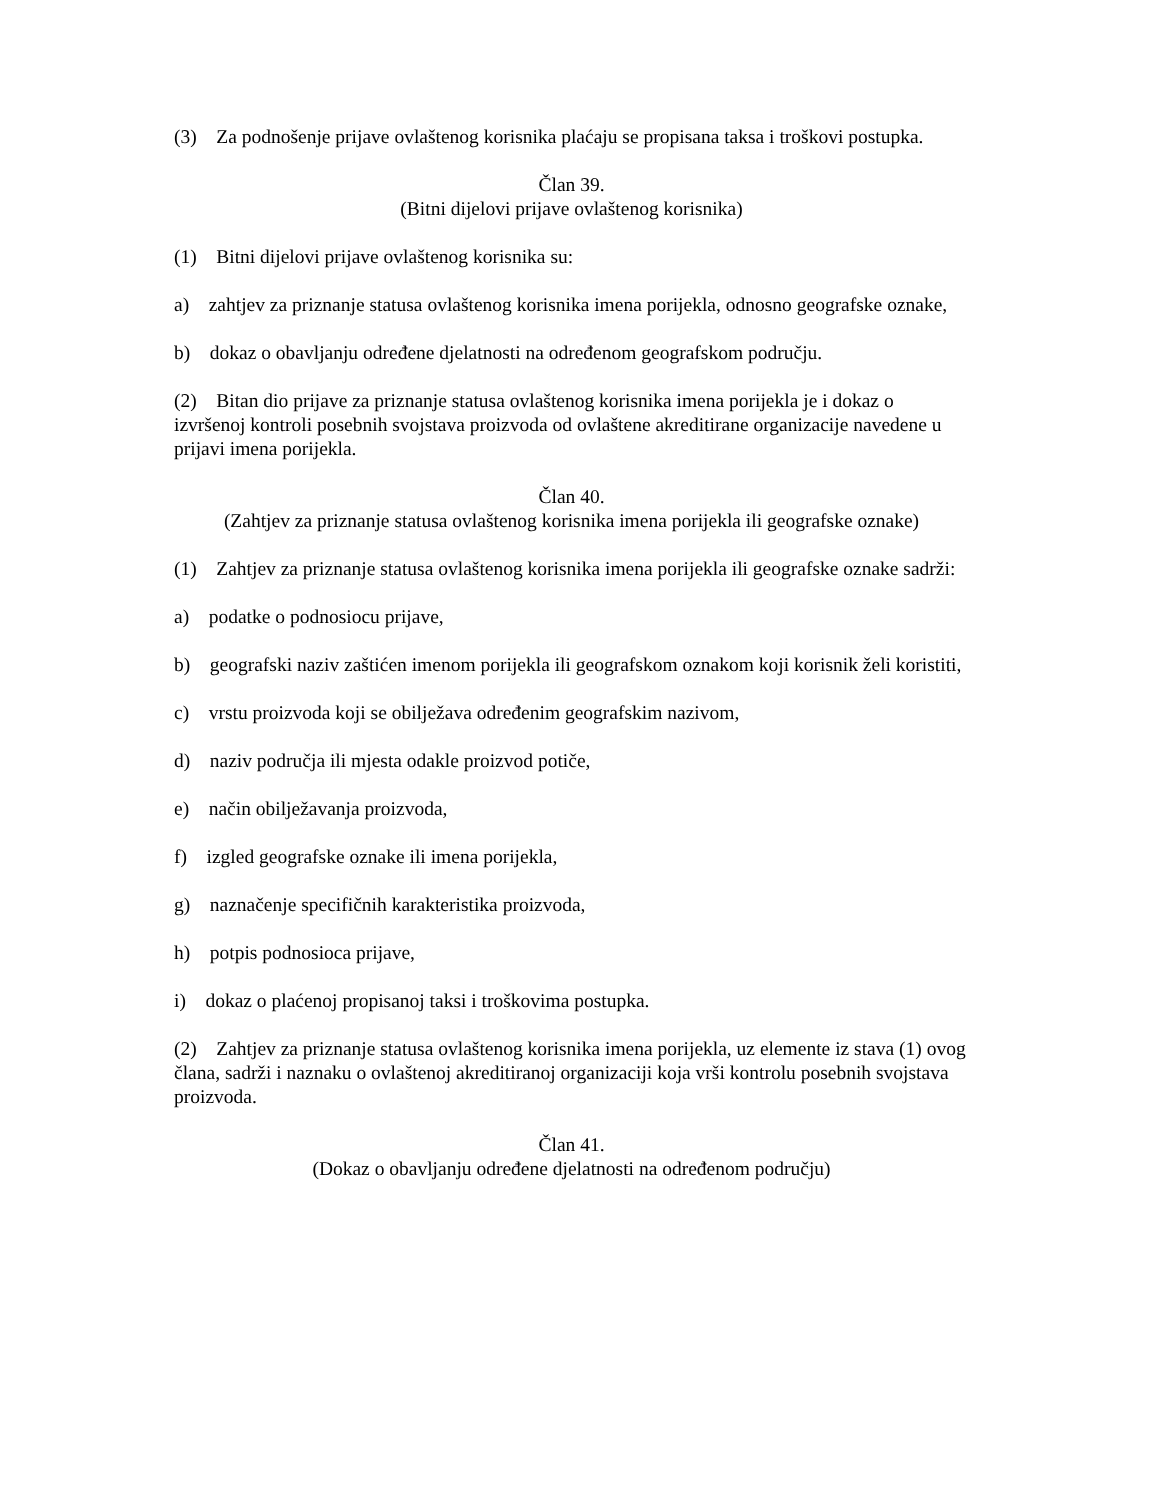(3) Za podnošenje prijave ovlaštenog korisnika plaćaju se propisana taksa i troškovi postupka.
Član 39.
(Bitni dijelovi prijave ovlaštenog korisnika)
(1) Bitni dijelovi prijave ovlaštenog korisnika su:
a) zahtjev za priznanje statusa ovlaštenog korisnika imena porijekla, odnosno geografske oznake,
b) dokaz o obavljanju određene djelatnosti na određenom geografskom području.
(2) Bitan dio prijave za priznanje statusa ovlaštenog korisnika imena porijekla je i dokaz o izvršenoj kontroli posebnih svojstava proizvoda od ovlaštene akreditirane organizacije navedene u prijavi imena porijekla.
Član 40.
(Zahtjev za priznanje statusa ovlaštenog korisnika imena porijekla ili geografske oznake)
(1) Zahtjev za priznanje statusa ovlaštenog korisnika imena porijekla ili geografske oznake sadrži:
a) podatke o podnosiocu prijave,
b) geografski naziv zaštićen imenom porijekla ili geografskom oznakom koji korisnik želi koristiti,
c) vrstu proizvoda koji se obilježava određenim geografskim nazivom,
d) naziv područja ili mjesta odakle proizvod potiče,
e) način obilježavanja proizvoda,
f) izgled geografske oznake ili imena porijekla,
g) naznačenje specifičnih karakteristika proizvoda,
h) potpis podnosioca prijave,
i) dokaz o plaćenoj propisanoj taksi i troškovima postupka.
(2) Zahtjev za priznanje statusa ovlaštenog korisnika imena porijekla, uz elemente iz stava (1) ovog člana, sadrži i naznaku o ovlaštenoj akreditiranoj organizaciji koja vrši kontrolu posebnih svojstava proizvoda.
Član 41.
(Dokaz o obavljanju određene djelatnosti na određenom području)